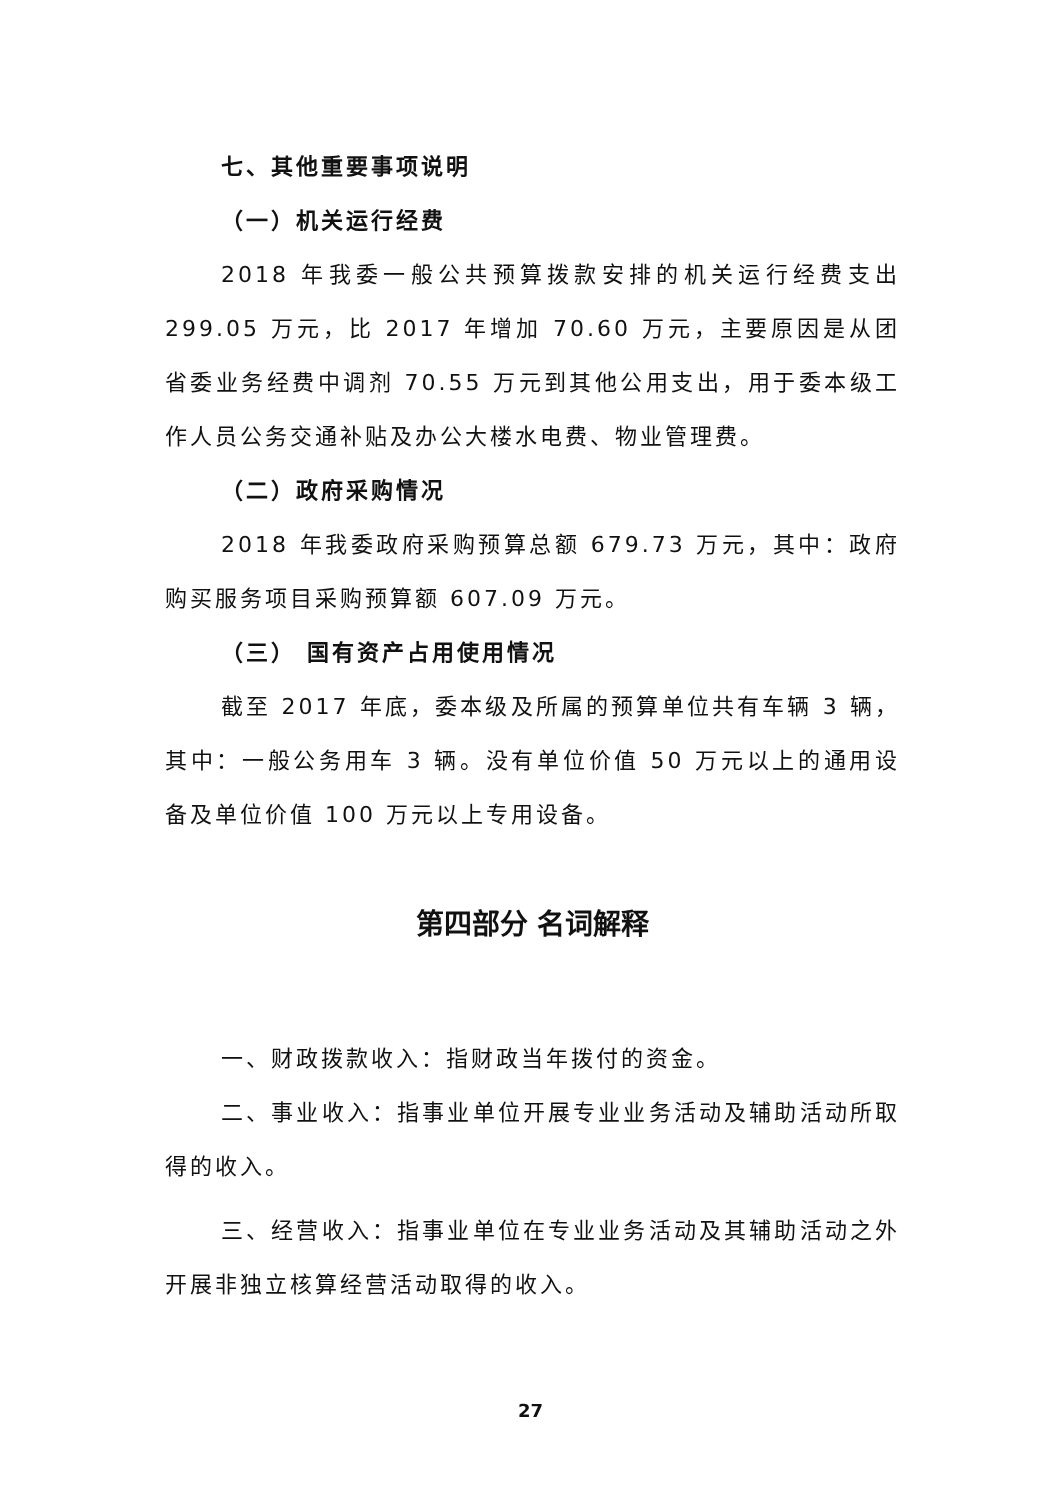七、其他重要事项说明
（一）机关运行经费
2018 年我委一般公共预算拨款安排的机关运行经费支出 299.05 万元，比 2017 年增加 70.60 万元，主要原因是从团省委业务经费中调剂 70.55 万元到其他公用支出，用于委本级工作人员公务交通补贴及办公大楼水电费、物业管理费。
（二）政府采购情况
2018 年我委政府采购预算总额 679.73 万元，其中：政府购买服务项目采购预算额 607.09 万元。
（三） 国有资产占用使用情况
截至 2017 年底，委本级及所属的预算单位共有车辆 3 辆，其中：一般公务用车 3 辆。没有单位价值 50 万元以上的通用设备及单位价值 100 万元以上专用设备。
第四部分 名词解释
一、财政拨款收入：指财政当年拨付的资金。
二、事业收入：指事业单位开展专业业务活动及辅助活动所取得的收入。
三、经营收入：指事业单位在专业业务活动及其辅助活动之外开展非独立核算经营活动取得的收入。
27